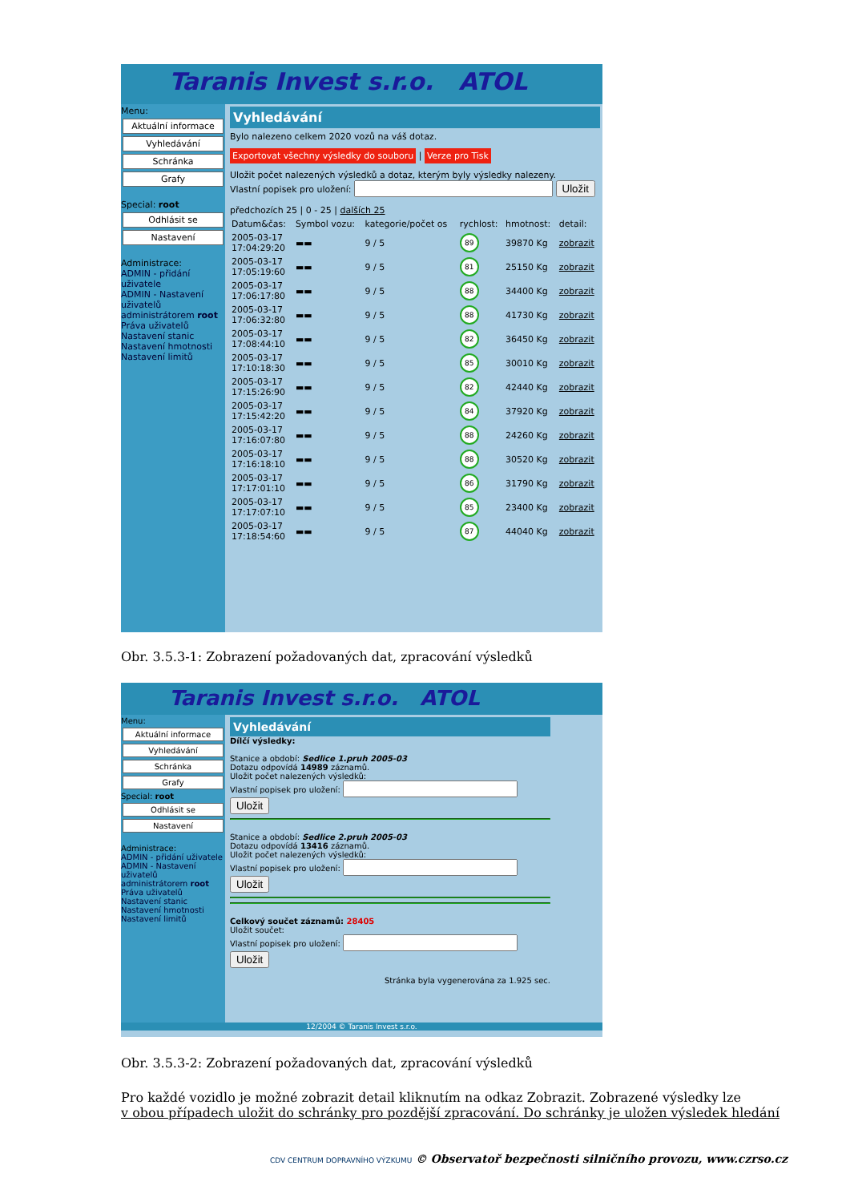Taranis Invest s.r.o. ATOL
Menu:
Aktuální informace
Vyhledávání
Schránka
Grafy
Special: root
Odhlásit se
Nastavení
Administrace:
ADMIN - přidání uživatele
ADMIN - Nastavení uživatelů
administrátorem root
Práva uživatelů
Nastavení stanic
Nastavení hmotnosti
Nastavení limitů
Vyhledávání
Bylo nalezeno celkem 2020 vozů na váš dotaz.
Exportovat všechny výsledky do souboru | Verze pro Tisk
Uložit počet nalezených výsledků a dotaz, kterým byly výsledky nalezeny.
Vlastní popisek pro uložení: Uložit
předchozích 25 | 0 - 25 | dalších 25
| Datum&čas: | Symbol vozu: | kategorie/počet os | rychlost: | hmotnost: | detail: |
| --- | --- | --- | --- | --- | --- |
| 2005-03-17 17:04:29:20 | ▬▬ | 9 / 5 | 89 | 39870 Kg | zobrazit |
| 2005-03-17 17:05:19:60 | ▬▬ | 9 / 5 | 81 | 25150 Kg | zobrazit |
| 2005-03-17 17:06:17:80 | ▬▬ | 9 / 5 | 88 | 34400 Kg | zobrazit |
| 2005-03-17 17:06:32:80 | ▬▬ | 9 / 5 | 88 | 41730 Kg | zobrazit |
| 2005-03-17 17:08:44:10 | ▬▬ | 9 / 5 | 82 | 36450 Kg | zobrazit |
| 2005-03-17 17:10:18:30 | ▬▬ | 9 / 5 | 85 | 30010 Kg | zobrazit |
| 2005-03-17 17:15:26:90 | ▬▬ | 9 / 5 | 82 | 42440 Kg | zobrazit |
| 2005-03-17 17:15:42:20 | ▬▬ | 9 / 5 | 84 | 37920 Kg | zobrazit |
| 2005-03-17 17:16:07:80 | ▬▬ | 9 / 5 | 88 | 24260 Kg | zobrazit |
| 2005-03-17 17:16:18:10 | ▬▬ | 9 / 5 | 88 | 30520 Kg | zobrazit |
| 2005-03-17 17:17:01:10 | ▬▬ | 9 / 5 | 86 | 31790 Kg | zobrazit |
| 2005-03-17 17:17:07:10 | ▬▬ | 9 / 5 | 85 | 23400 Kg | zobrazit |
| 2005-03-17 17:18:54:60 | ▬▬ | 9 / 5 | 87 | 44040 Kg | zobrazit |
Obr. 3.5.3-1: Zobrazení požadovaných dat, zpracování výsledků
Taranis Invest s.r.o. ATOL
Menu:
Aktuální informace
Vyhledávání
Schránka
Grafy
Special: root
Odhlásit se
Nastavení
Administrace:
ADMIN - přidání uživatele
ADMIN - Nastavení uživatelů
administrátorem root
Práva uživatelů
Nastavení stanic
Nastavení hmotnosti
Nastavení limitů
Vyhledávání
Dílčí výsledky:
Stanice a období: Sedlice 1.pruh 2005-03
Dotazu odpovídá 14989 záznamů.
Uložit počet nalezených výsledků:
Vlastní popisek pro uložení: Uložit
Stanice a období: Sedlice 2.pruh 2005-03
Dotazu odpovídá 13416 záznamů.
Uložit počet nalezených výsledků:
Vlastní popisek pro uložení: Uložit
Celkový součet záznamů: 28405
Uložit součet:
Vlastní popisek pro uložení: Uložit
Stránka byla vygenerována za 1.925 sec.
12/2004 © Taranis Invest s.r.o.
Obr. 3.5.3-2: Zobrazení požadovaných dat, zpracování výsledků
Pro každé vozidlo je možné zobrazit detail kliknutím na odkaz Zobrazit. Zobrazené výsledky lze
v obou případech uložit do schránky pro pozdější zpracování. Do schránky je uložen výsledek hledání
CDV CENTRUM DOPRAVNÍHO VÝZKUMU © Observatoř bezpečnosti silničního provozu, www.czrso.cz